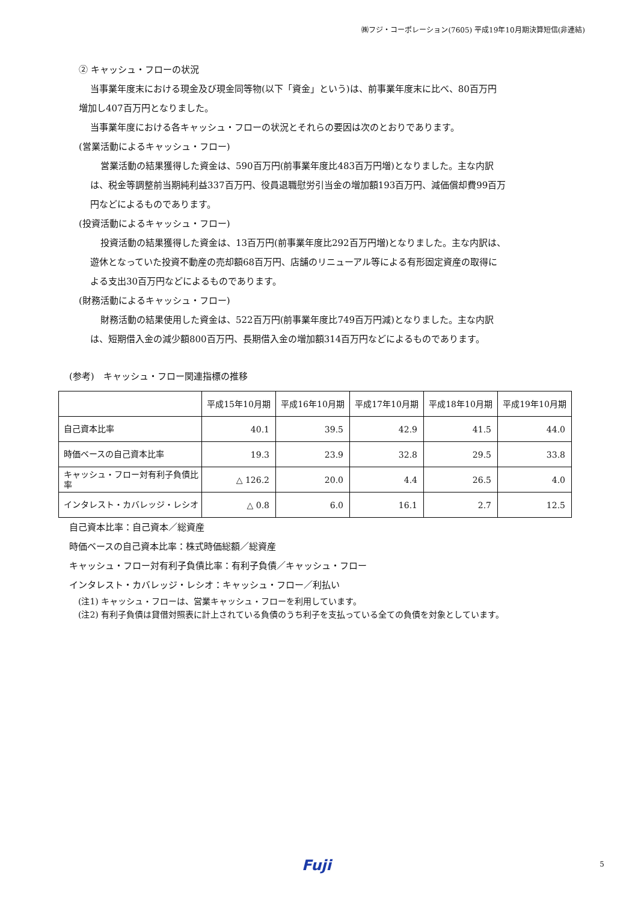㈱フジ・コーポレーション(7605) 平成19年10月期決算短信(非連結)
② キャッシュ・フローの状況
当事業年度末における現金及び現金同等物(以下「資金」という)は、前事業年度末に比べ、80百万円
増加し407百万円となりました。
当事業年度における各キャッシュ・フローの状況とそれらの要因は次のとおりであります。
(営業活動によるキャッシュ・フロー)
営業活動の結果獲得した資金は、590百万円(前事業年度比483百万円増)となりました。主な内訳
は、税金等調整前当期純利益337百万円、役員退職慰労引当金の増加額193百万円、減価償却費99百万
円などによるものであります。
(投資活動によるキャッシュ・フロー)
投資活動の結果獲得した資金は、13百万円(前事業年度比292百万円増)となりました。主な内訳は、
遊休となっていた投資不動産の売却額68百万円、店舗のリニューアル等による有形固定資産の取得に
よる支出30百万円などによるものであります。
(財務活動によるキャッシュ・フロー)
財務活動の結果使用した資金は、522百万円(前事業年度比749百万円減)となりました。主な内訳
は、短期借入金の減少額800百万円、長期借入金の増加額314百万円などによるものであります。
(参考)　キャッシュ・フロー関連指標の推移
| | 平成15年10月期 | 平成16年10月期 | 平成17年10月期 | 平成18年10月期 | 平成19年10月期 |
| 自己資本比率 | 40.1 | 39.5 | 42.9 | 41.5 | 44.0 |
| 時価ベースの自己資本比率 | 19.3 | 23.9 | 32.8 | 29.5 | 33.8 |
| キャッシュ・フロー対有利子負債比率 | △ 126.2 | 20.0 | 4.4 | 26.5 | 4.0 |
| インタレスト・カバレッジ・レシオ | △ 0.8 | 6.0 | 16.1 | 2.7 | 12.5 |
自己資本比率：自己資本／総資産
時価ベースの自己資本比率：株式時価総額／総資産
キャッシュ・フロー対有利子負債比率：有利子負債／キャッシュ・フロー
インタレスト・カバレッジ・レシオ：キャッシュ・フロー／利払い
(注1) キャッシュ・フローは、営業キャッシュ・フローを利用しています。
(注2) 有利子負債は貸借対照表に計上されている負債のうち利子を支払っている全ての負債を対象としています。
Fuji 5